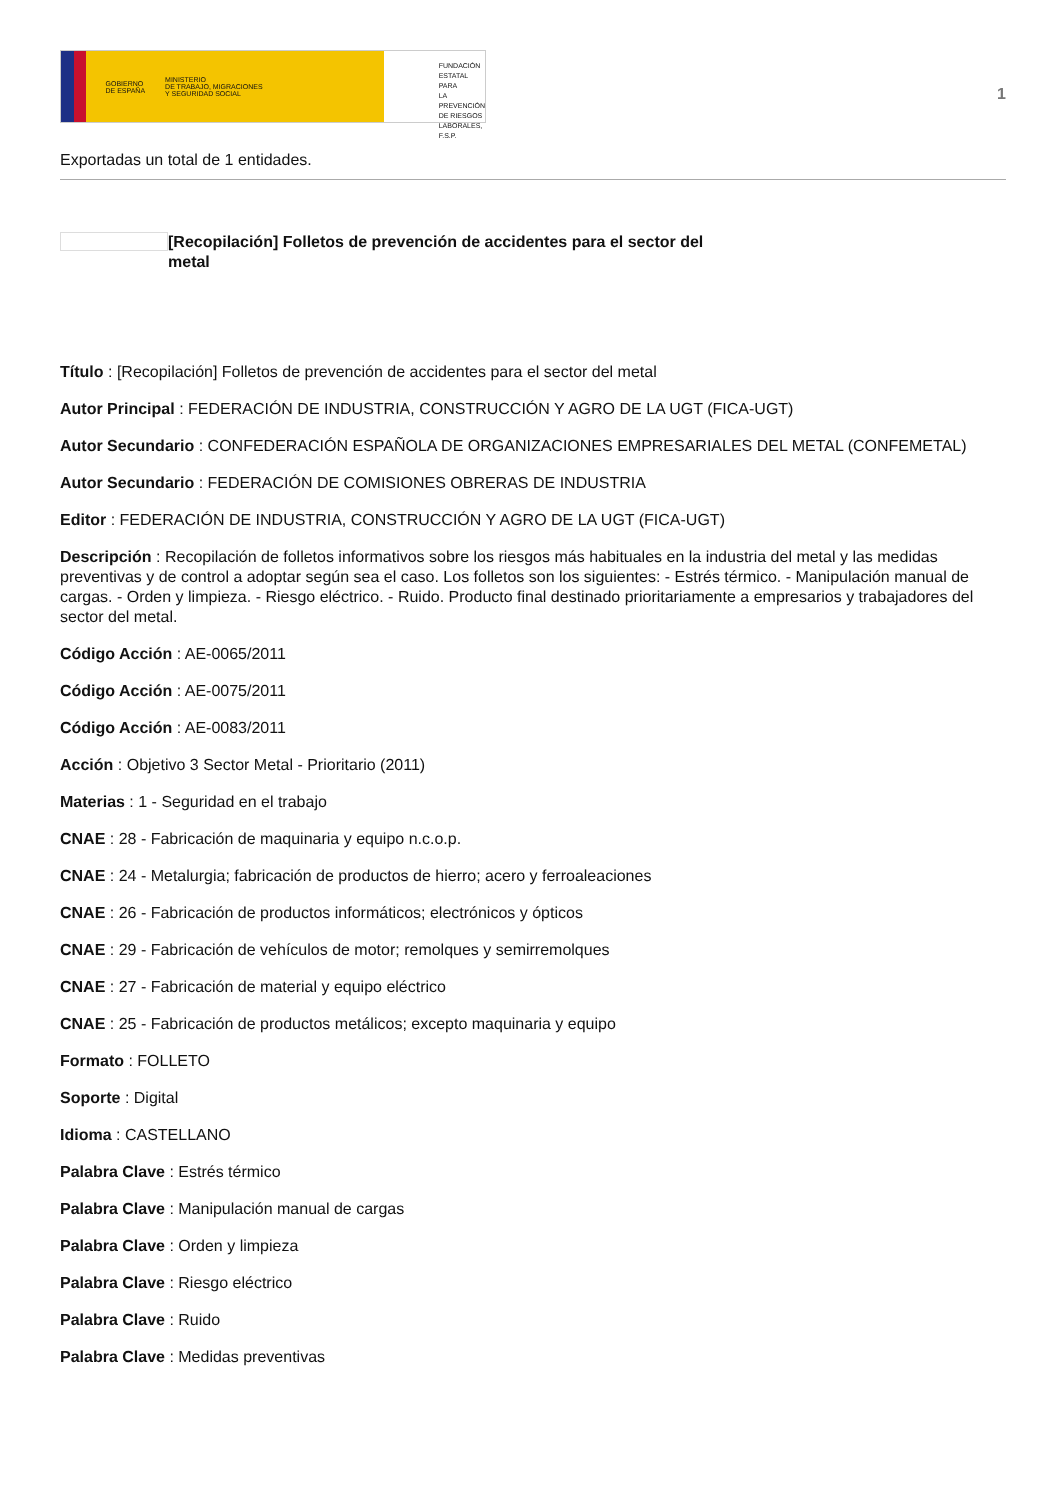GOBIERNO
DE ESPAÑA MINISTERIO
DE TRABAJO, MIGRACIONES
Y SEGURIDAD SOCIAL
FUNDACIÓN
ESTATAL PARA
LA PREVENCIÓN
DE RIESGOS
LABORALES, F.S.P.
1
Exportadas un total de 1 entidades.
[Recopilación] Folletos de prevención de accidentes para el sector del metal
Título : [Recopilación] Folletos de prevención de accidentes para el sector del metal
Autor Principal : FEDERACIÓN DE INDUSTRIA, CONSTRUCCIÓN Y AGRO DE LA UGT (FICA-UGT)
Autor Secundario : CONFEDERACIÓN ESPAÑOLA DE ORGANIZACIONES EMPRESARIALES DEL METAL (CONFEMETAL)
Autor Secundario : FEDERACIÓN DE COMISIONES OBRERAS DE INDUSTRIA
Editor : FEDERACIÓN DE INDUSTRIA, CONSTRUCCIÓN Y AGRO DE LA UGT (FICA-UGT)
Descripción : Recopilación de folletos informativos sobre los riesgos más habituales en la industria del metal y las medidas preventivas y de control a adoptar según sea el caso. Los folletos son los siguientes: - Estrés térmico. - Manipulación manual de cargas. - Orden y limpieza. - Riesgo eléctrico. - Ruido. Producto final destinado prioritariamente a empresarios y trabajadores del sector del metal.
Código Acción : AE-0065/2011
Código Acción : AE-0075/2011
Código Acción : AE-0083/2011
Acción : Objetivo 3 Sector Metal - Prioritario (2011)
Materias : 1 - Seguridad en el trabajo
CNAE : 28 - Fabricación de maquinaria y equipo n.c.o.p.
CNAE : 24 - Metalurgia; fabricación de productos de hierro; acero y ferroaleaciones
CNAE : 26 - Fabricación de productos informáticos; electrónicos y ópticos
CNAE : 29 - Fabricación de vehículos de motor; remolques y semirremolques
CNAE : 27 - Fabricación de material y equipo eléctrico
CNAE : 25 - Fabricación de productos metálicos; excepto maquinaria y equipo
Formato : FOLLETO
Soporte : Digital
Idioma : CASTELLANO
Palabra Clave : Estrés térmico
Palabra Clave : Manipulación manual de cargas
Palabra Clave : Orden y limpieza
Palabra Clave : Riesgo eléctrico
Palabra Clave : Ruido
Palabra Clave : Medidas preventivas